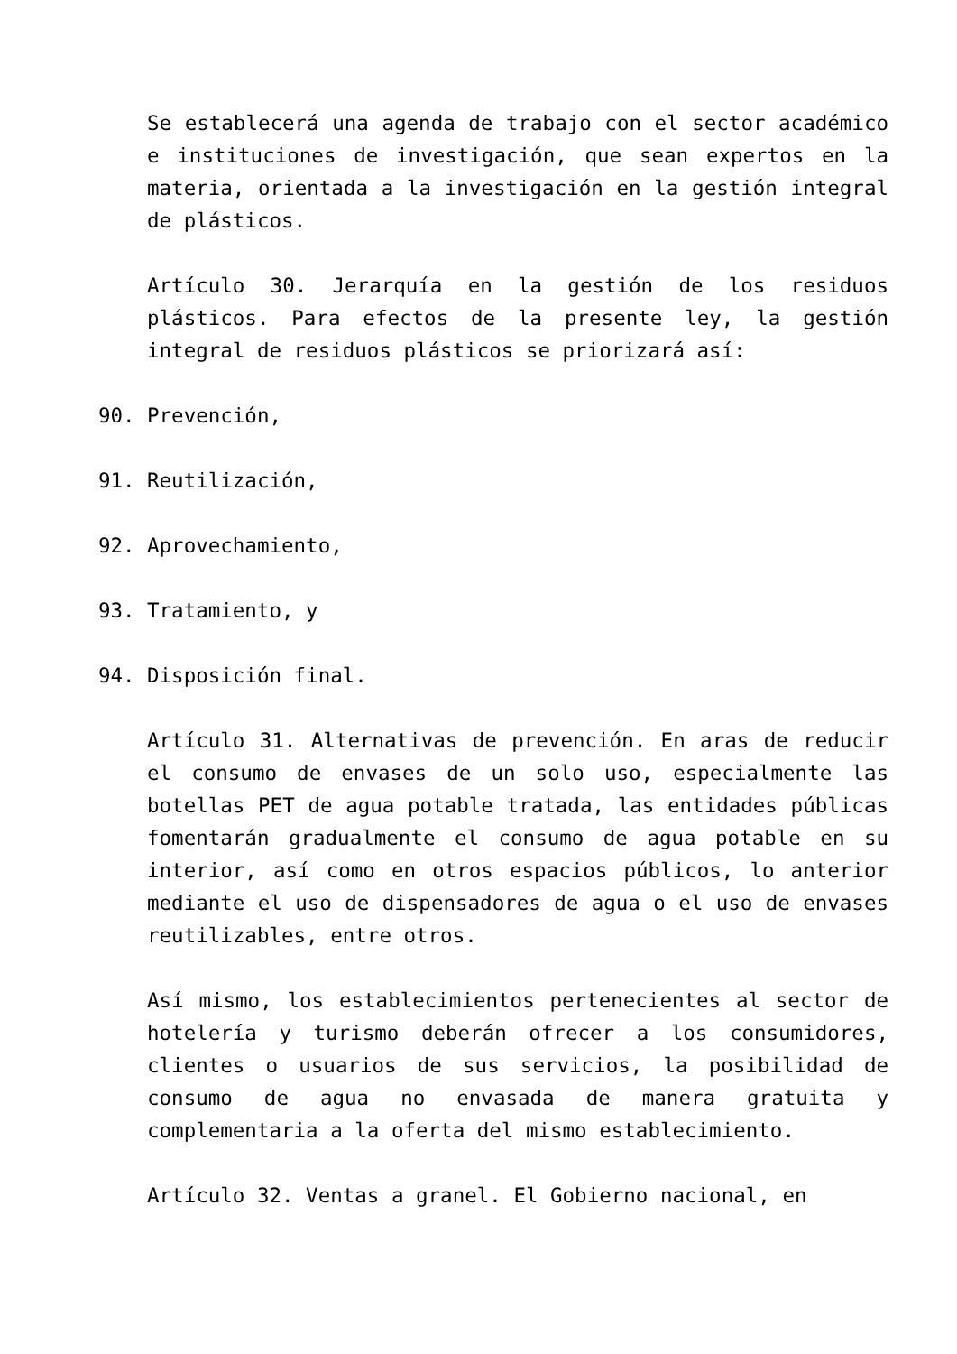Se establecerá una agenda de trabajo con el sector académico e instituciones de investigación, que sean expertos en la materia, orientada a la investigación en la gestión integral de plásticos.
Artículo 30. Jerarquía en la gestión de los residuos plásticos. Para efectos de la presente ley, la gestión integral de residuos plásticos se priorizará así:
90. Prevención,
91. Reutilización,
92. Aprovechamiento,
93. Tratamiento, y
94. Disposición final.
Artículo 31. Alternativas de prevención. En aras de reducir el consumo de envases de un solo uso, especialmente las botellas PET de agua potable tratada, las entidades públicas fomentarán gradualmente el consumo de agua potable en su interior, así como en otros espacios públicos, lo anterior mediante el uso de dispensadores de agua o el uso de envases reutilizables, entre otros.
Así mismo, los establecimientos pertenecientes al sector de hotelería y turismo deberán ofrecer a los consumidores, clientes o usuarios de sus servicios, la posibilidad de consumo de agua no envasada de manera gratuita y complementaria a la oferta del mismo establecimiento.
Artículo 32. Ventas a granel. El Gobierno nacional, en